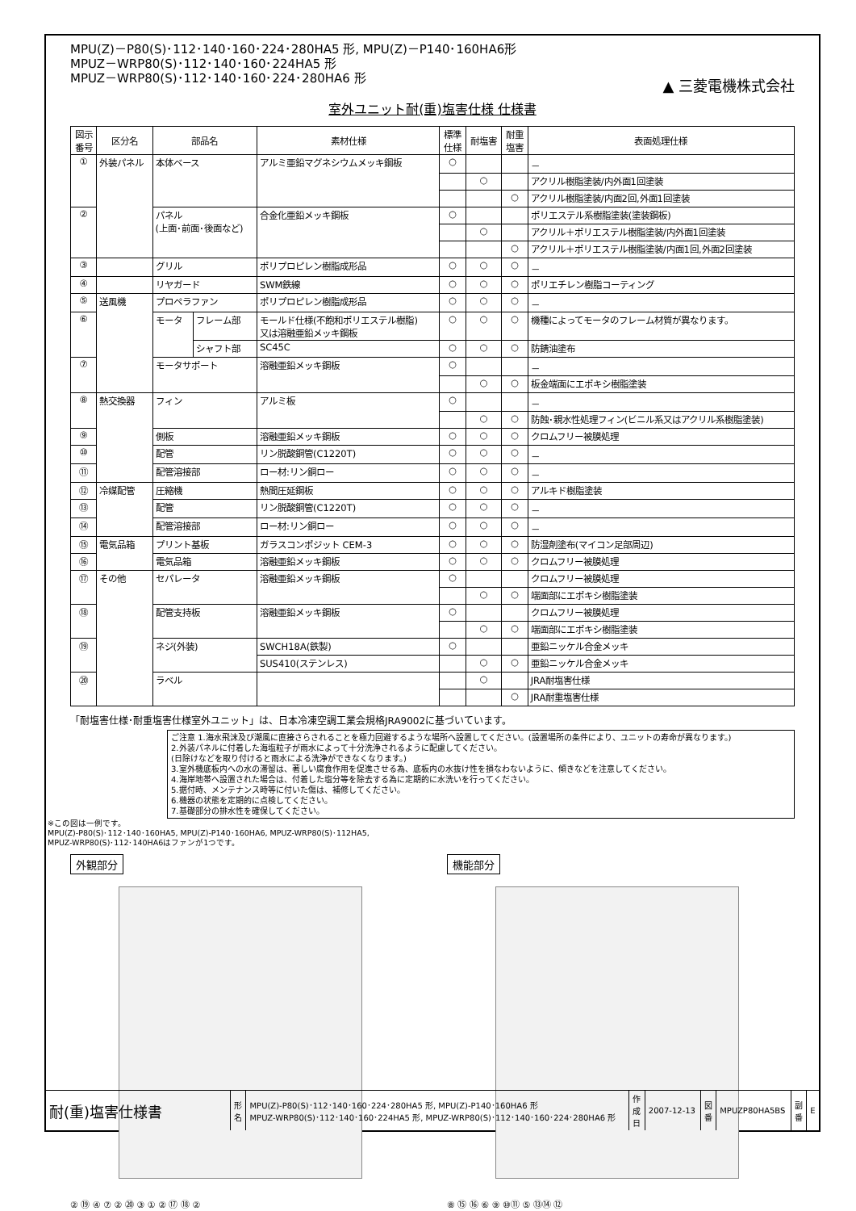MPU(Z)－P80(S)･112･140･160･224･280HA5 形, MPU(Z)－P140･160HA6形
MPUZ－WRP80(S)･112･140･160･224HA5 形
MPUZ－WRP80(S)･112･140･160･224･280HA6 形
▲ 三菱電機株式会社
室外ユニット耐(重)塩害仕様 仕様書
| 図示 番号 | 区分名 | 部品名 | | 素材仕様 | 標準 仕様 | 耐塩害 | 耐重 塩害 | 表面処理仕様 |
| --- | --- | --- | --- | --- | --- | --- | --- | --- |
| ① | 外装パネル | 本体ベース | | アルミ亜鉛マグネシウムメッキ鋼板 | ○ | | | － |
| | | | | | | ○ | | アクリル樹脂塗装/内外面1回塗装 |
| | | | | | | | ○ | アクリル樹脂塗装/内面2回,外面1回塗装 |
| ② | | パネル (上面･前面･後面など) | | 合金化亜鉛メッキ鋼板 | ○ | | | ポリエステル系樹脂塗装(塗装鋼板) |
| | | | | | | ○ | | アクリル＋ポリエステル樹脂塗装/内外面1回塗装 |
| | | | | | | | ○ | アクリル＋ポリエステル樹脂塗装/内面1回,外面2回塗装 |
| ③ | | グリル | | ポリプロピレン樹脂成形品 | ○ | ○ | ○ | － |
| ④ | | リヤガード | | SWM鉄線 | ○ | ○ | ○ | ポリエチレン樹脂コーティング |
| ⑤ | 送風機 | プロペラファン | | ポリプロピレン樹脂成形品 | ○ | ○ | ○ | － |
| ⑥ | | モータ | フレーム部 | モールド仕様(不飽和ポリエステル樹脂) 又は溶融亜鉛メッキ鋼板 | ○ | ○ | ○ | 機種によってモータのフレーム材質が異なります。 |
| | | | シャフト部 | SC45C | ○ | ○ | ○ | 防錆油塗布 |
| ⑦ | | モータサポート | | 溶融亜鉛メッキ鋼板 | ○ | | | － |
| | | | | | | ○ | ○ | 板金端面にエポキシ樹脂塗装 |
| ⑧ | 熱交換器 | フィン | | アルミ板 | ○ | | | － |
| | | | | | | ○ | ○ | 防蝕･親水性処理フィン(ビニル系又はアクリル系樹脂塗装) |
| ⑨ | | 側板 | | 溶融亜鉛メッキ鋼板 | ○ | ○ | ○ | クロムフリー被膜処理 |
| ⑩ | | 配管 | | リン脱酸銅管(C1220T) | ○ | ○ | ○ | － |
| ⑪ | | 配管溶接部 | | ロー材:リン銅ロー | ○ | ○ | ○ | － |
| ⑫ | 冷媒配管 | 圧縮機 | | 熱間圧延鋼板 | ○ | ○ | ○ | アルキド樹脂塗装 |
| ⑬ | | 配管 | | リン脱酸銅管(C1220T) | ○ | ○ | ○ | － |
| ⑭ | | 配管溶接部 | | ロー材:リン銅ロー | ○ | ○ | ○ | － |
| ⑮ | 電気品箱 | プリント基板 | | ガラスコンポジット CEM-3 | ○ | ○ | ○ | 防湿剤塗布(マイコン足部周辺) |
| ⑯ | | 電気品箱 | | 溶融亜鉛メッキ鋼板 | ○ | ○ | ○ | クロムフリー被膜処理 |
| ⑰ | その他 | セパレータ | | 溶融亜鉛メッキ鋼板 | ○ | | | クロムフリー被膜処理 |
| | | | | | | ○ | ○ | 端面部にエポキシ樹脂塗装 |
| ⑱ | | 配管支持板 | | 溶融亜鉛メッキ鋼板 | ○ | | | クロムフリー被膜処理 |
| | | | | | | ○ | ○ | 端面部にエポキシ樹脂塗装 |
| ⑲ | | ネジ(外装) | | SWCH18A(鉄製) | ○ | | | 亜鉛ニッケル合金メッキ |
| | | | | SUS410(ステンレス) | | ○ | ○ | 亜鉛ニッケル合金メッキ |
| ⑳ | | ラベル | | | | ○ | | JRA耐塩害仕様 |
| | | | | | | | ○ | JRA耐重塩害仕様 |
「耐塩害仕様･耐重塩害仕様室外ユニット」は、日本冷凍空調工業会規格JRA9002に基づいています。
ご注意 1.海水飛沫及び潮風に直接さらされることを極力回避するような場所へ設置してください。(設置場所の条件により、ユニットの寿命が異なります。)
2.外装パネルに付着した海塩粒子が雨水によって十分洗浄されるように配慮してください。
(日除けなどを取り付けると雨水による洗浄ができなくなります。)
3.室外機底板内への水の滞留は、著しい腐食作用を促進させる為、底板内の水抜け性を損なわないように、傾きなどを注意してください。
4.海岸地帯へ設置された場合は、付着した塩分等を除去する為に定期的に水洗いを行ってください。
5.据付時、メンテナンス時等に付いた傷は、補修してください。
6.機器の状態を定期的に点検してください。
7.基礎部分の排水性を確保してください。
※この図は一例です。
MPU(Z)-P80(S)･112･140･160HA5, MPU(Z)-P140･160HA6, MPUZ-WRP80(S)･112HA5,
MPUZ-WRP80(S)･112･140HA6はファンが1つです。
外観部分
② ⑲ ④ ⑦ ② ⑳ ③ ① ② ⑰ ⑱ ②
機能部分
⑧ ⑮ ⑯ ⑥ ⑨ ⑩⑪ ⑤ ⑬⑭ ⑫
| 耐(重)塩害仕様書 | 形 名 | MPU(Z)-P80(S)･112･140･160･224･280HA5 形, MPU(Z)-P140･160HA6 形 MPUZ-WRP80(S)･112･140･160･224HA5 形, MPUZ-WRP80(S)･112･140･160･224･280HA6 形 | 作 成 日 | 2007-12-13 | 図 番 | MPUZP80HA5BS | 副 番 | E |